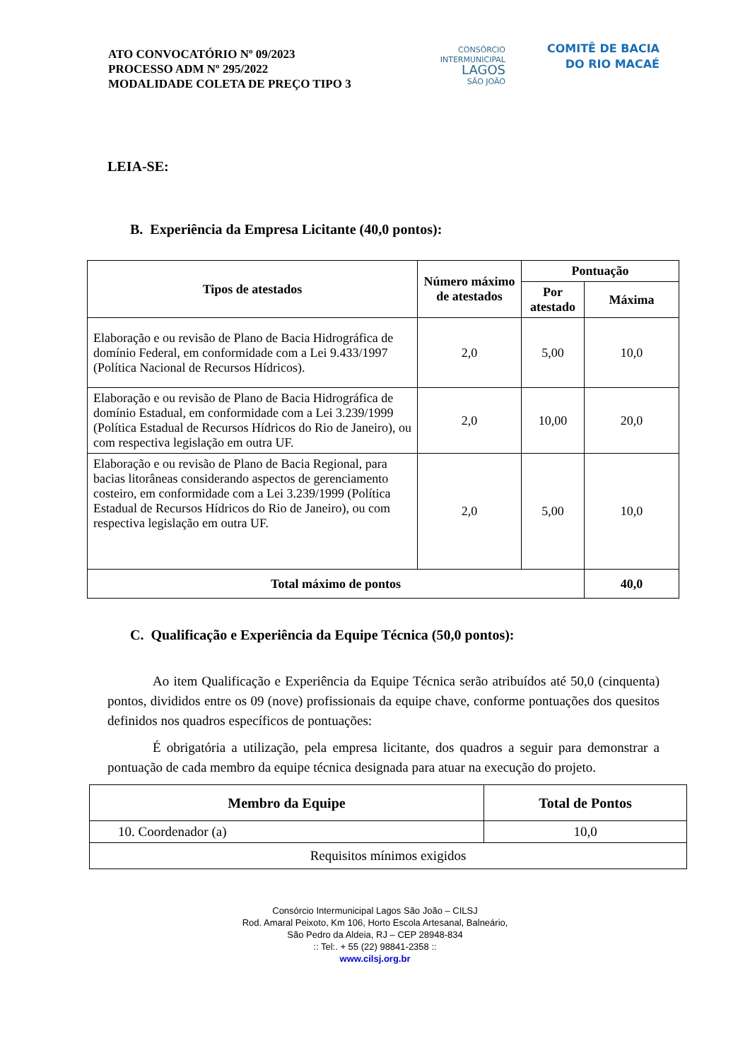ATO CONVOCATÓRIO Nº 09/2023
PROCESSO ADM Nº 295/2022
MODALIDADE COLETA DE PREÇO TIPO 3
CONSÓRCIO
INTERMUNICIPAL
LAGOS
SÃO JOÃO
COMITÊ DE BACIA
DO RIO MACAÉ
LEIA-SE:
B. Experiência da Empresa Licitante (40,0 pontos):
| Tipos de atestados | Número máximo de atestados | Pontuação | |
| --- | --- | --- | --- |
| | | Por atestado | Máxima |
| Elaboração e ou revisão de Plano de Bacia Hidrográfica de domínio Federal, em conformidade com a Lei 9.433/1997 (Política Nacional de Recursos Hídricos). | 2,0 | 5,00 | 10,0 |
| Elaboração e ou revisão de Plano de Bacia Hidrográfica de domínio Estadual, em conformidade com a Lei 3.239/1999 (Política Estadual de Recursos Hídricos do Rio de Janeiro), ou com respectiva legislação em outra UF. | 2,0 | 10,00 | 20,0 |
| Elaboração e ou revisão de Plano de Bacia Regional, para bacias litorâneas considerando aspectos de gerenciamento costeiro, em conformidade com a Lei 3.239/1999 (Política Estadual de Recursos Hídricos do Rio de Janeiro), ou com respectiva legislação em outra UF. | 2,0 | 5,00 | 10,0 |
| Total máximo de pontos | | | 40,0 |
C. Qualificação e Experiência da Equipe Técnica (50,0 pontos):
Ao item Qualificação e Experiência da Equipe Técnica serão atribuídos até 50,0 (cinquenta) pontos, divididos entre os 09 (nove) profissionais da equipe chave, conforme pontuações dos quesitos definidos nos quadros específicos de pontuações:
É obrigatória a utilização, pela empresa licitante, dos quadros a seguir para demonstrar a pontuação de cada membro da equipe técnica designada para atuar na execução do projeto.
| Membro da Equipe | Total de Pontos |
| --- | --- |
| 10. Coordenador (a) | 10,0 |
| Requisitos mínimos exigidos | |
Consórcio Intermunicipal Lagos São João – CILSJ
Rod. Amaral Peixoto, Km 106, Horto Escola Artesanal, Balneário,
São Pedro da Aldeia, RJ – CEP 28948-834
:: Tel:. + 55 (22) 98841-2358 ::
www.cilsj.org.br